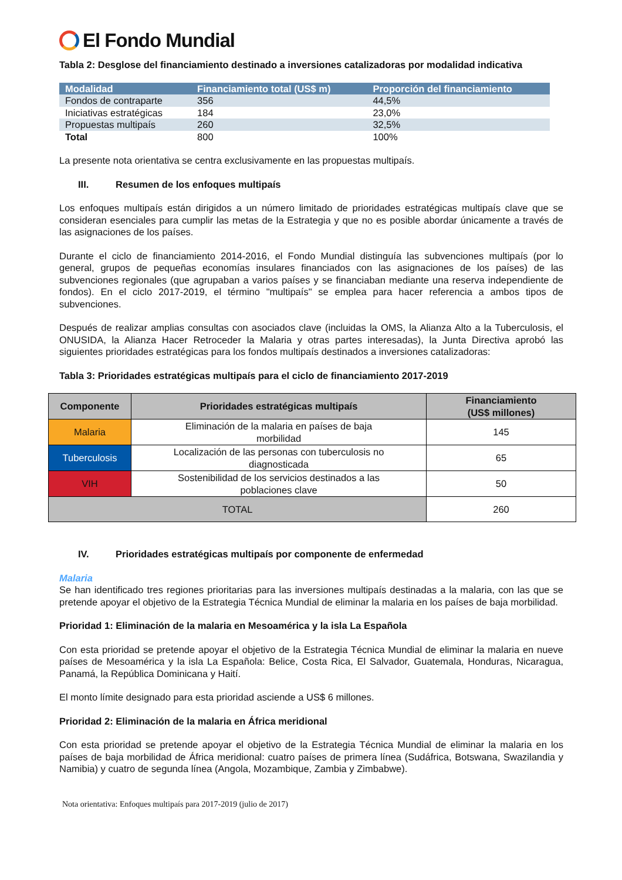El Fondo Mundial
Tabla 2: Desglose del financiamiento destinado a inversiones catalizadoras por modalidad indicativa
| Modalidad | Financiamiento total (US$ m) | Proporción del financiamiento |
| --- | --- | --- |
| Fondos de contraparte | 356 | 44,5% |
| Iniciativas estratégicas | 184 | 23,0% |
| Propuestas multipaís | 260 | 32,5% |
| Total | 800 | 100% |
La presente nota orientativa se centra exclusivamente en las propuestas multipaís.
III. Resumen de los enfoques multipaís
Los enfoques multipaís están dirigidos a un número limitado de prioridades estratégicas multipaís clave que se consideran esenciales para cumplir las metas de la Estrategia y que no es posible abordar únicamente a través de las asignaciones de los países.
Durante el ciclo de financiamiento 2014-2016, el Fondo Mundial distinguía las subvenciones multipaís (por lo general, grupos de pequeñas economías insulares financiados con las asignaciones de los países) de las subvenciones regionales (que agrupaban a varios países y se financiaban mediante una reserva independiente de fondos). En el ciclo 2017-2019, el término "multipaís" se emplea para hacer referencia a ambos tipos de subvenciones.
Después de realizar amplias consultas con asociados clave (incluidas la OMS, la Alianza Alto a la Tuberculosis, el ONUSIDA, la Alianza Hacer Retroceder la Malaria y otras partes interesadas), la Junta Directiva aprobó las siguientes prioridades estratégicas para los fondos multipaís destinados a inversiones catalizadoras:
Tabla 3: Prioridades estratégicas multipaís para el ciclo de financiamiento 2017-2019
| Componente | Prioridades estratégicas multipaís | Financiamiento (US$ millones) |
| --- | --- | --- |
| Malaria | Eliminación de la malaria en países de baja morbilidad | 145 |
| Tuberculosis | Localización de las personas con tuberculosis no diagnosticada | 65 |
| VIH | Sostenibilidad de los servicios destinados a las poblaciones clave | 50 |
| TOTAL | | 260 |
IV. Prioridades estratégicas multipaís por componente de enfermedad
Malaria
Se han identificado tres regiones prioritarias para las inversiones multipaís destinadas a la malaria, con las que se pretende apoyar el objetivo de la Estrategia Técnica Mundial de eliminar la malaria en los países de baja morbilidad.
Prioridad 1: Eliminación de la malaria en Mesoamérica y la isla La Española
Con esta prioridad se pretende apoyar el objetivo de la Estrategia Técnica Mundial de eliminar la malaria en nueve países de Mesoamérica y la isla La Española: Belice, Costa Rica, El Salvador, Guatemala, Honduras, Nicaragua, Panamá, la República Dominicana y Haití.
El monto límite designado para esta prioridad asciende a US$ 6 millones.
Prioridad 2: Eliminación de la malaria en África meridional
Con esta prioridad se pretende apoyar el objetivo de la Estrategia Técnica Mundial de eliminar la malaria en los países de baja morbilidad de África meridional: cuatro países de primera línea (Sudáfrica, Botswana, Swazilandia y Namibia) y cuatro de segunda línea (Angola, Mozambique, Zambia y Zimbabwe).
Nota orientativa: Enfoques multipaís para 2017-2019 (julio de 2017)